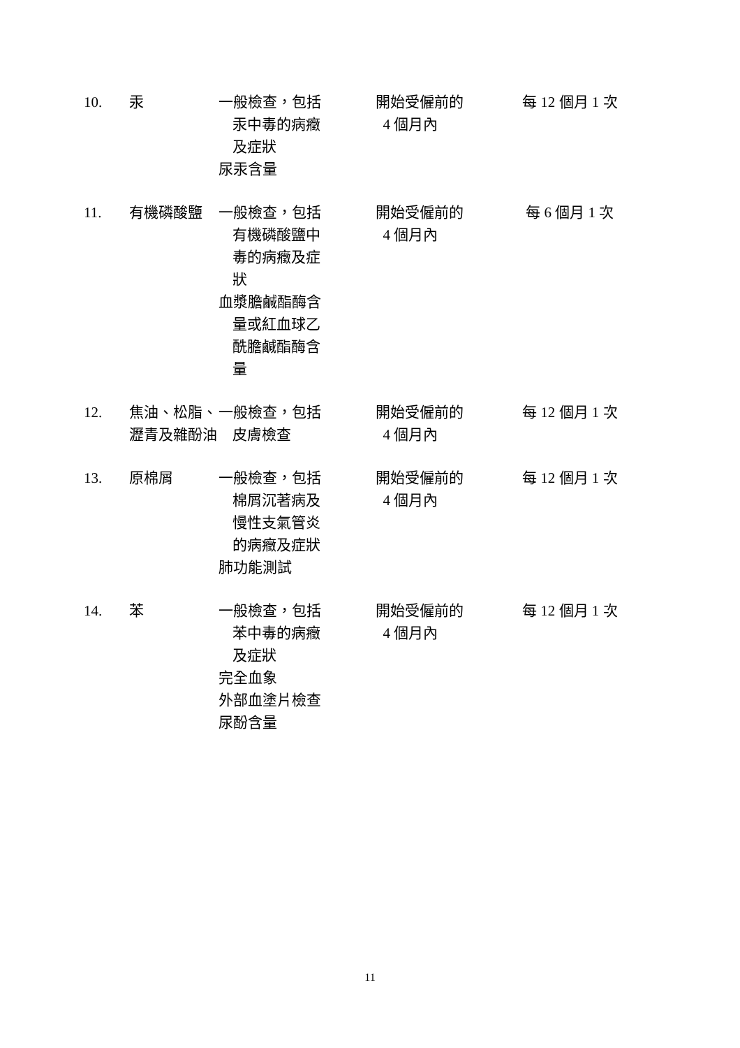| 10. | 汞 | 一般檢查，包括 汞中毒的病癥 及症狀 尿汞含量 | 開始受僱前的 4 個月內 | 每 12 個月 1 次 |
| 11. | 有機磷酸鹽 | 一般檢查，包括 有機磷酸鹽中 毒的病癥及症 狀 血漿膽鹹酯酶含 量或紅血球乙 酰膽鹹酯酶含 量 | 開始受僱前的 4 個月內 | 每 6 個月 1 次 |
| 12. | 焦油、松脂、瀝青及雜酚油 | 一般檢查，包括 皮膚檢查 | 開始受僱前的 4 個月內 | 每 12 個月 1 次 |
| 13. | 原棉屑 | 一般檢查，包括 棉屑沉著病及 慢性支氣管炎 的病癥及症狀 肺功能測試 | 開始受僱前的 4 個月內 | 每 12 個月 1 次 |
| 14. | 苯 | 一般檢查，包括 苯中毒的病癥 及症狀 完全血象 外部血塗片檢查 尿酚含量 | 開始受僱前的 4 個月內 | 每 12 個月 1 次 |
11